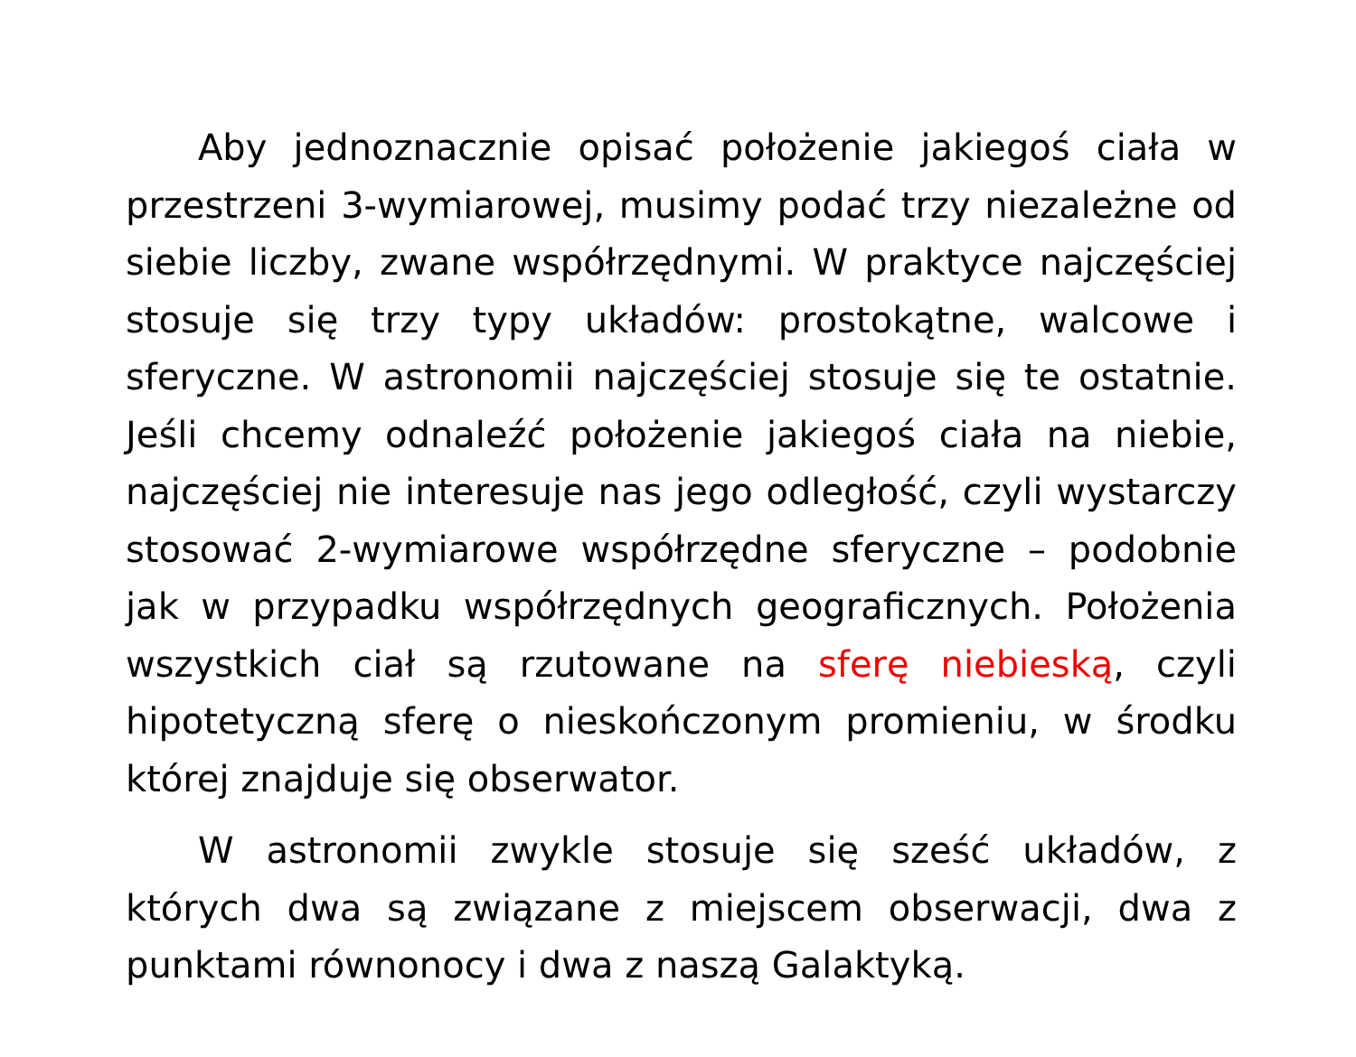Aby jednoznacznie opisać położenie jakiegoś ciała w przestrzeni 3-wymiarowej, musimy podać trzy niezależne od siebie liczby, zwane współrzędnymi. W praktyce najczęściej stosuje się trzy typy układów: prostokątne, walcowe i sferyczne. W astronomii najczęściej stosuje się te ostatnie. Jeśli chcemy odnaleźć położenie jakiegoś ciała na niebie, najczęściej nie interesuje nas jego odległość, czyli wystarczy stosować 2-wymiarowe współrzędne sferyczne – podobnie jak w przypadku współrzędnych geograficznych. Położenia wszystkich ciał są rzutowane na sferę niebieską, czyli hipotetyczną sferę o nieskończonym promieniu, w środku której znajduje się obserwator.
W astronomii zwykle stosuje się sześć układów, z których dwa są związane z miejscem obserwacji, dwa z punktami równonocy i dwa z naszą Galaktyką.